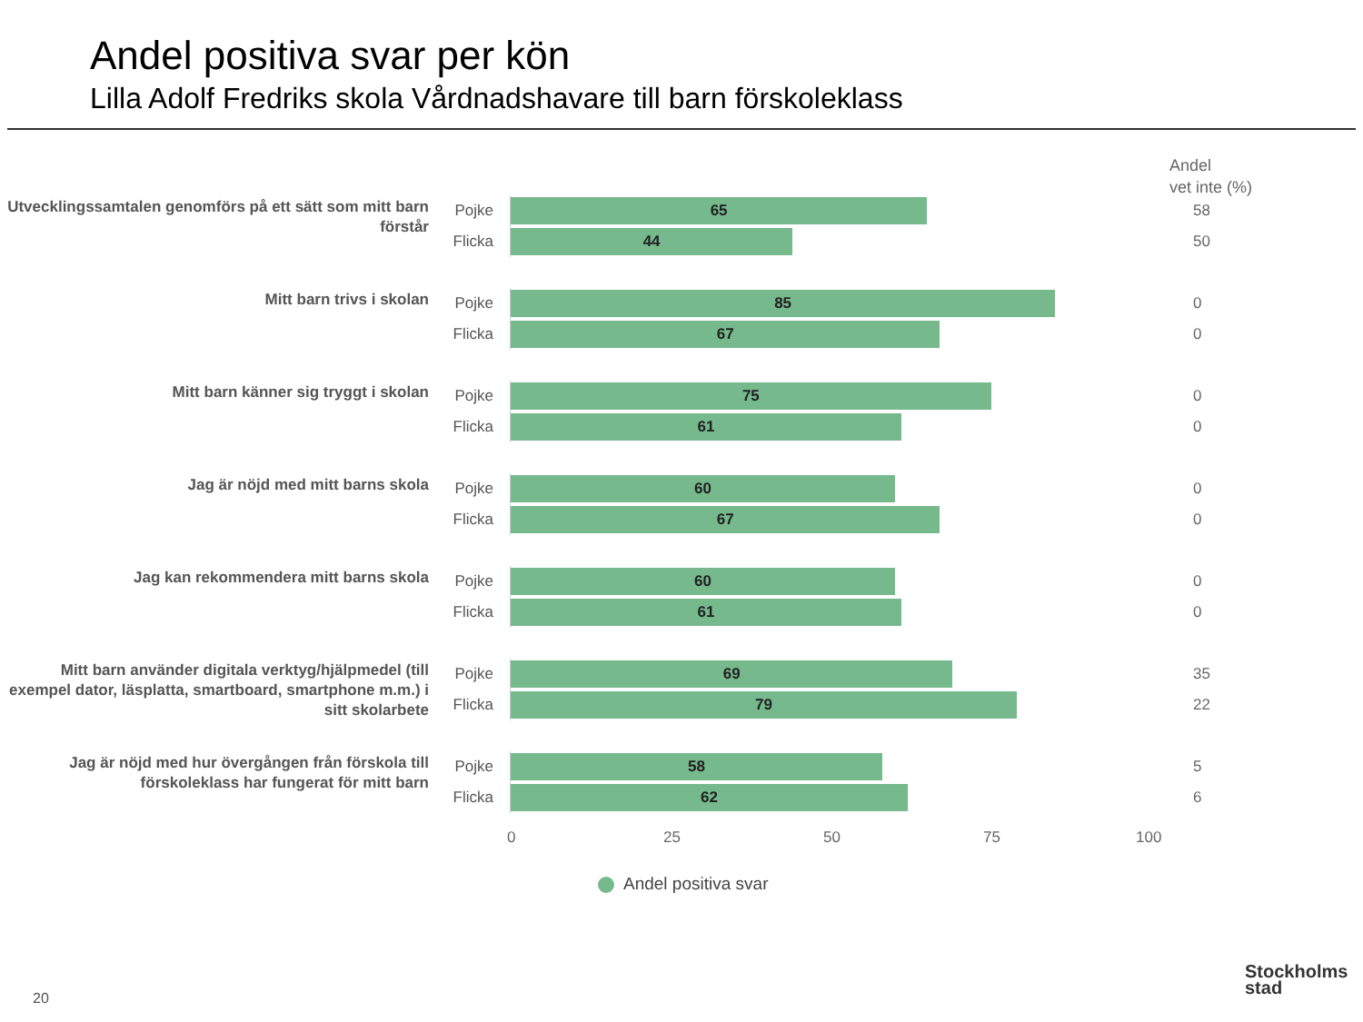Andel positiva svar per kön
Lilla Adolf Fredriks skola Vårdnadshavare till barn förskoleklass
Andel
vet inte (%)
Utvecklingssamtalen genomförs på ett sätt som mitt barn förstår
Pojke
65
58
Flicka
44
50
Mitt barn trivs i skolan
Pojke
85
0
Flicka
67
0
Mitt barn känner sig tryggt i skolan
Pojke
75
0
Flicka
61
0
Jag är nöjd med mitt barns skola
Pojke
60
0
Flicka
67
0
Jag kan rekommendera mitt barns skola
Pojke
60
0
Flicka
61
0
Mitt barn använder digitala verktyg/hjälpmedel (till exempel dator, läsplatta, smartboard, smartphone m.m.) i sitt skolarbete
Pojke
69
35
Flicka
79
22
Jag är nöjd med hur övergången från förskola till förskoleklass har fungerat för mitt barn
Pojke
58
5
Flicka
62
6
0 25 50 75 100
Andel positiva svar
20
Stockholms
stad